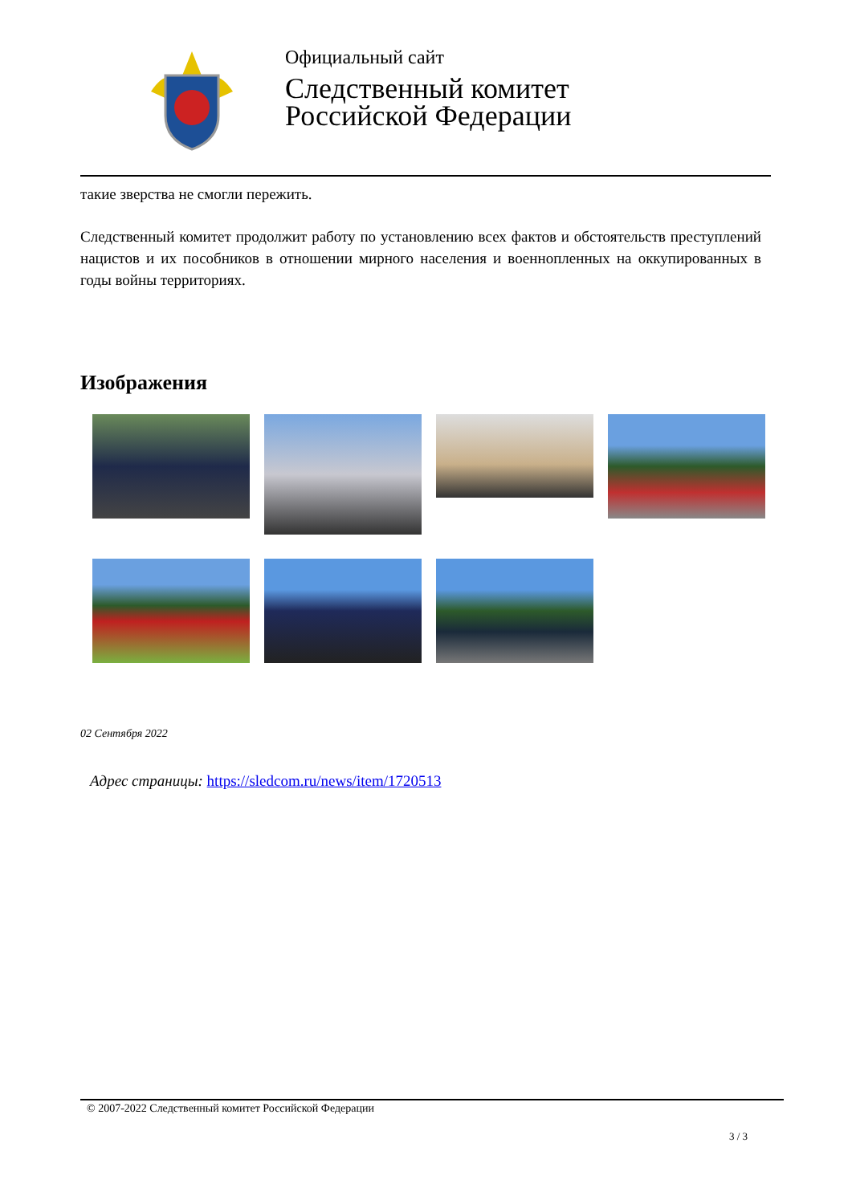Официальный сайт
Следственный комитет
Российской Федерации
такие зверства не смогли пережить.
Следственный комитет продолжит работу по установлению всех фактов и обстоятельств преступлений нацистов и их пособников в отношении мирного населения и военнопленных на оккупированных в годы войны территориях.
Изображения
02 Сентября 2022
Адрес страницы: https://sledcom.ru/news/item/1720513
© 2007-2022 Следственный комитет Российской Федерации
3 / 3